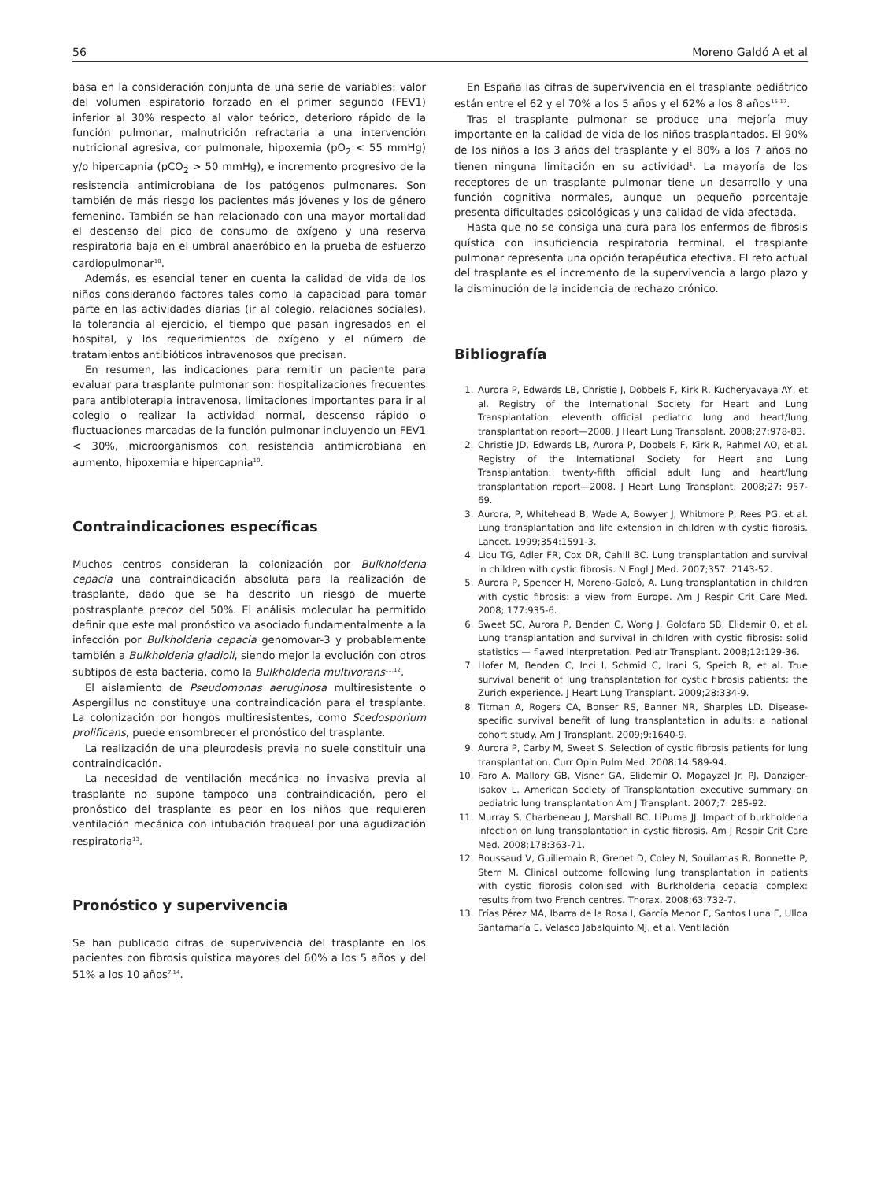56 Moreno Galdó A et al
basa en la consideración conjunta de una serie de variables: valor del volumen espiratorio forzado en el primer segundo (FEV1) inferior al 30% respecto al valor teórico, deterioro rápido de la función pulmonar, malnutrición refractaria a una intervención nutricional agresiva, cor pulmonale, hipoxemia (pO<sub>2</sub> < 55 mmHg) y/o hipercapnia (pCO<sub>2</sub> > 50 mmHg), e incremento progresivo de la resistencia antimicrobiana de los patógenos pulmonares. Son también de más riesgo los pacientes más jóvenes y los de género femenino. También se han relacionado con una mayor mortalidad el descenso del pico de consumo de oxígeno y una reserva respiratoria baja en el umbral anaeróbico en la prueba de esfuerzo cardiopulmonar<sup>10</sup>.
Además, es esencial tener en cuenta la calidad de vida de los niños considerando factores tales como la capacidad para tomar parte en las actividades diarias (ir al colegio, relaciones sociales), la tolerancia al ejercicio, el tiempo que pasan ingresados en el hospital, y los requerimientos de oxígeno y el número de tratamientos antibióticos intravenosos que precisan.
En resumen, las indicaciones para remitir un paciente para evaluar para trasplante pulmonar son: hospitalizaciones frecuentes para antibioterapia intravenosa, limitaciones importantes para ir al colegio o realizar la actividad normal, descenso rápido o fluctuaciones marcadas de la función pulmonar incluyendo un FEV1 < 30%, microorganismos con resistencia antimicrobiana en aumento, hipoxemia e hipercapnia<sup>10</sup>.
Contraindicaciones específicas
Muchos centros consideran la colonización por Bulkholderia cepacia una contraindicación absoluta para la realización de trasplante, dado que se ha descrito un riesgo de muerte postrasplante precoz del 50%. El análisis molecular ha permitido definir que este mal pronóstico va asociado fundamentalmente a la infección por Bulkholderia cepacia genomovar-3 y probablemente también a Bulkholderia gladioli, siendo mejor la evolución con otros subtipos de esta bacteria, como la Bulkholderia multivorans<sup>11,12</sup>.
El aislamiento de Pseudomonas aeruginosa multiresistente o Aspergillus no constituye una contraindicación para el trasplante. La colonización por hongos multiresistentes, como Scedosporium prolificans, puede ensombrecer el pronóstico del trasplante.
La realización de una pleurodesis previa no suele constituir una contraindicación.
La necesidad de ventilación mecánica no invasiva previa al trasplante no supone tampoco una contraindicación, pero el pronóstico del trasplante es peor en los niños que requieren ventilación mecánica con intubación traqueal por una agudización respiratoria<sup>13</sup>.
Pronóstico y supervivencia
Se han publicado cifras de supervivencia del trasplante en los pacientes con fibrosis quística mayores del 60% a los 5 años y del 51% a los 10 años<sup>7,14</sup>.
En España las cifras de supervivencia en el trasplante pediátrico están entre el 62 y el 70% a los 5 años y el 62% a los 8 años<sup>15-17</sup>.
Tras el trasplante pulmonar se produce una mejoría muy importante en la calidad de vida de los niños trasplantados. El 90% de los niños a los 3 años del trasplante y el 80% a los 7 años no tienen ninguna limitación en su actividad<sup>1</sup>. La mayoría de los receptores de un trasplante pulmonar tiene un desarrollo y una función cognitiva normales, aunque un pequeño porcentaje presenta dificultades psicológicas y una calidad de vida afectada.
Hasta que no se consiga una cura para los enfermos de fibrosis quística con insuficiencia respiratoria terminal, el trasplante pulmonar representa una opción terapéutica efectiva. El reto actual del trasplante es el incremento de la supervivencia a largo plazo y la disminución de la incidencia de rechazo crónico.
Bibliografía
1. Aurora P, Edwards LB, Christie J, Dobbels F, Kirk R, Kucheryavaya AY, et al. Registry of the International Society for Heart and Lung Transplantation: eleventh official pediatric lung and heart/lung transplantation report—2008. J Heart Lung Transplant. 2008;27:978-83.
2. Christie JD, Edwards LB, Aurora P, Dobbels F, Kirk R, Rahmel AO, et al. Registry of the International Society for Heart and Lung Transplantation: twenty-fifth official adult lung and heart/lung transplantation report—2008. J Heart Lung Transplant. 2008;27: 957-69.
3. Aurora, P, Whitehead B, Wade A, Bowyer J, Whitmore P, Rees PG, et al. Lung transplantation and life extension in children with cystic fibrosis. Lancet. 1999;354:1591-3.
4. Liou TG, Adler FR, Cox DR, Cahill BC. Lung transplantation and survival in children with cystic fibrosis. N Engl J Med. 2007;357: 2143-52.
5. Aurora P, Spencer H, Moreno-Galdó, A. Lung transplantation in children with cystic fibrosis: a view from Europe. Am J Respir Crit Care Med. 2008; 177:935-6.
6. Sweet SC, Aurora P, Benden C, Wong J, Goldfarb SB, Elidemir O, et al. Lung transplantation and survival in children with cystic fibrosis: solid statistics — flawed interpretation. Pediatr Transplant. 2008;12:129-36.
7. Hofer M, Benden C, Inci I, Schmid C, Irani S, Speich R, et al. True survival benefit of lung transplantation for cystic fibrosis patients: the Zurich experience. J Heart Lung Transplant. 2009;28:334-9.
8. Titman A, Rogers CA, Bonser RS, Banner NR, Sharples LD. Disease-specific survival benefit of lung transplantation in adults: a national cohort study. Am J Transplant. 2009;9:1640-9.
9. Aurora P, Carby M, Sweet S. Selection of cystic fibrosis patients for lung transplantation. Curr Opin Pulm Med. 2008;14:589-94.
10. Faro A, Mallory GB, Visner GA, Elidemir O, Mogayzel Jr. PJ, Danziger-Isakov L. American Society of Transplantation executive summary on pediatric lung transplantation Am J Transplant. 2007;7: 285-92.
11. Murray S, Charbeneau J, Marshall BC, LiPuma JJ. Impact of burkholderia infection on lung transplantation in cystic fibrosis. Am J Respir Crit Care Med. 2008;178:363-71.
12. Boussaud V, Guillemain R, Grenet D, Coley N, Souilamas R, Bonnette P, Stern M. Clinical outcome following lung transplantation in patients with cystic fibrosis colonised with Burkholderia cepacia complex: results from two French centres. Thorax. 2008;63:732-7.
13. Frías Pérez MA, Ibarra de la Rosa I, García Menor E, Santos Luna F, Ulloa Santamaría E, Velasco Jabalquinto MJ, et al. Ventilación